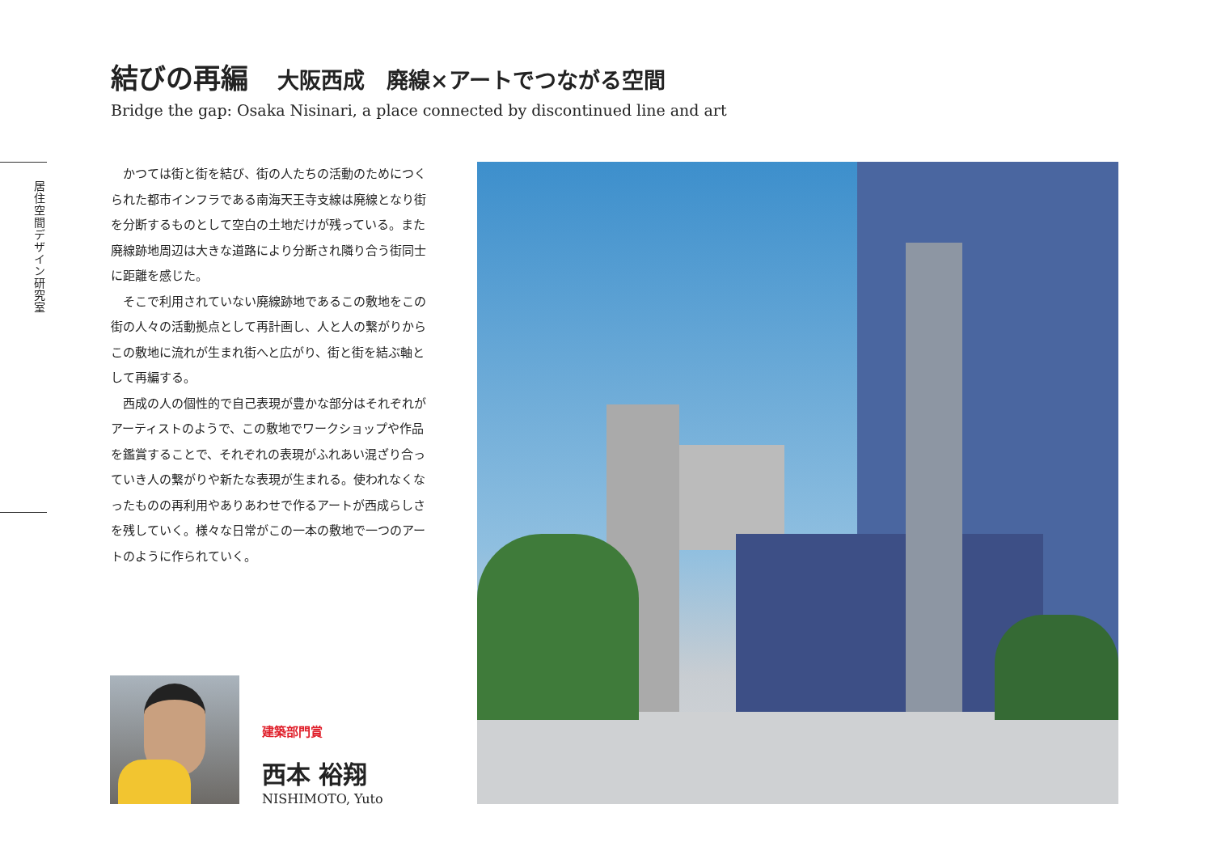結びの再編 大阪西成　廃線×アートでつながる空間
Bridge the gap: Osaka Nisinari, a place connected by discontinued line and art
居住空間デザイン研究室
かつては街と街を結び、街の人たちの活動のためにつくられた都市インフラである南海天王寺支線は廃線となり街を分断するものとして空白の土地だけが残っている。また廃線跡地周辺は大きな道路により分断され隣り合う街同士に距離を感じた。
そこで利用されていない廃線跡地であるこの敷地をこの街の人々の活動拠点として再計画し、人と人の繋がりからこの敷地に流れが生まれ街へと広がり、街と街を結ぶ軸として再編する。
西成の人の個性的で自己表現が豊かな部分はそれぞれがアーティストのようで、この敷地でワークショップや作品を鑑賞することで、それぞれの表現がふれあい混ざり合っていき人の繋がりや新たな表現が生まれる。使われなくなったものの再利用やありあわせで作るアートが西成らしさを残していく。様々な日常がこの一本の敷地で一つのアートのように作られていく。
建築部門賞
西本 裕翔
NISHIMOTO, Yuto